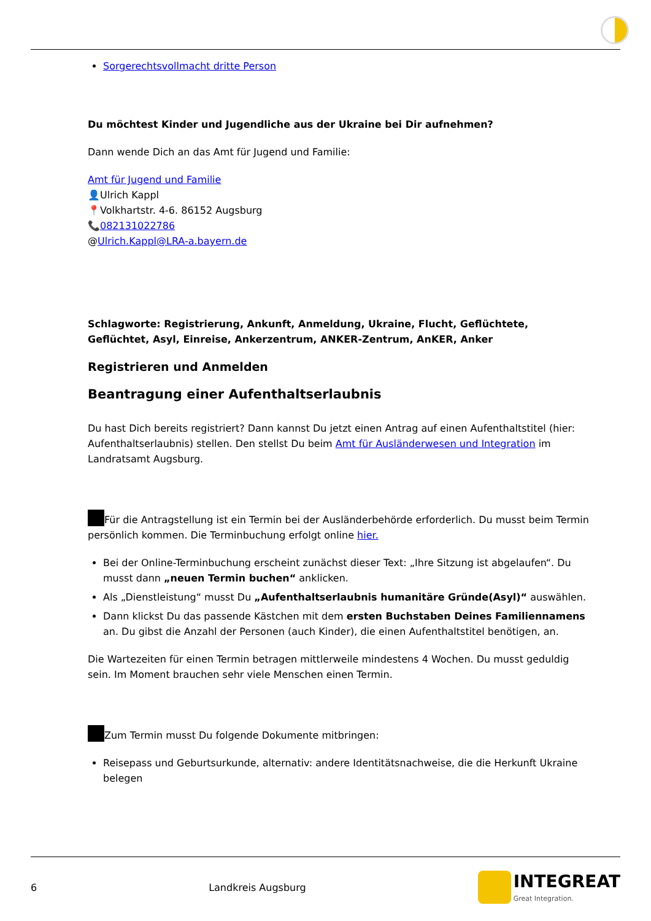Sorgerechtsvollmacht dritte Person
Du möchtest Kinder und Jugendliche aus der Ukraine bei Dir aufnehmen?
Dann wende Dich an das Amt für Jugend und Familie:
Amt für Jugend und Familie
👤Ulrich Kappl
📍Volkhartstr. 4-6. 86152 Augsburg
📞082131022786
@Ulrich.Kappl@LRA-a.bayern.de
Schlagworte: Registrierung, Ankunft, Anmeldung, Ukraine, Flucht, Geflüchtete, Geflüchtet, Asyl, Einreise, Ankerzentrum, ANKER-Zentrum, AnKER, Anker
Registrieren und Anmelden
Beantragung einer Aufenthaltserlaubnis
Du hast Dich bereits registriert? Dann kannst Du jetzt einen Antrag auf einen Aufenthaltstitel (hier: Aufenthaltserlaubnis) stellen. Den stellst Du beim Amt für Ausländerwesen und Integration im Landratsamt Augsburg.
Für die Antragstellung ist ein Termin bei der Ausländerbehörde erforderlich. Du musst beim Termin persönlich kommen. Die Terminbuchung erfolgt online hier.
Bei der Online-Terminbuchung erscheint zunächst dieser Text: „Ihre Sitzung ist abgelaufen“. Du musst dann „neuen Termin buchen“ anklicken.
Als „Dienstleistung“ musst Du „Aufenthaltserlaubnis humanitäre Gründe(Asyl)“ auswählen.
Dann klickst Du das passende Kästchen mit dem ersten Buchstaben Deines Familiennamens an. Du gibst die Anzahl der Personen (auch Kinder), die einen Aufenthaltstitel benötigen, an.
Die Wartezeiten für einen Termin betragen mittlerweile mindestens 4 Wochen. Du musst geduldig sein. Im Moment brauchen sehr viele Menschen einen Termin.
Zum Termin musst Du folgende Dokumente mitbringen:
Reisepass und Geburtsurkunde, alternativ: andere Identitätsnachweise, die die Herkunft Ukraine belegen
6 Landkreis Augsburg INTEGREAT
Great Integration.